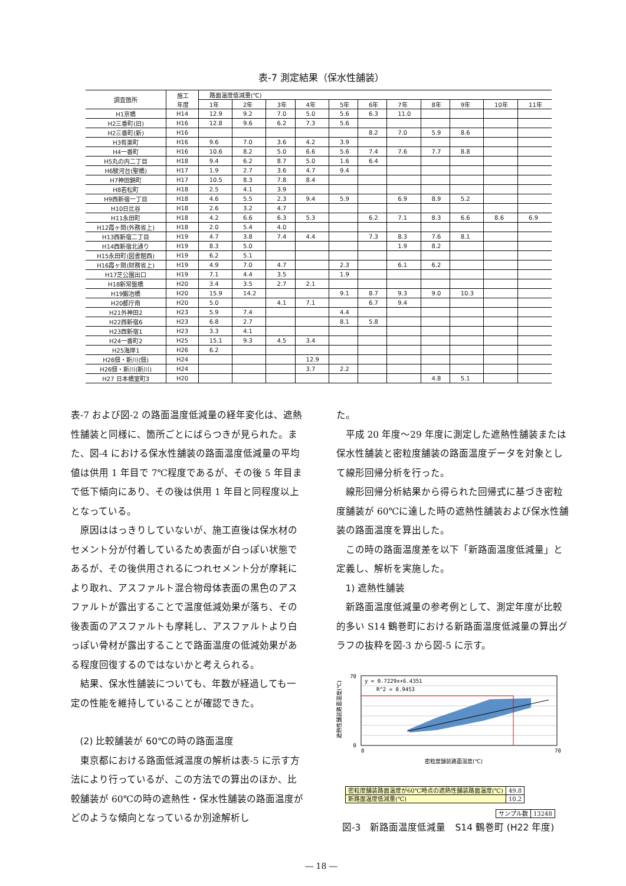表-7 測定結果（保水性舗装）
| 調査箇所 | 施工 年度 | 路面温度低減量(℃) | | | | | | | | | | |
| --- | --- | --- | --- | --- | --- | --- | --- | --- | --- | --- | --- | --- |
| | | 1年 | 2年 | 3年 | 4年 | 5年 | 6年 | 7年 | 8年 | 9年 | 10年 | 11年 |
| H1京橋 | H14 | 12.9 | 9.2 | 7.0 | 5.0 | 5.6 | 6.3 | 11.0 | | | | |
| H2三番町(旧) | H16 | 12.8 | 9.6 | 6.2 | 7.3 | 5.6 | | | | | | |
| H2三番町(新) | H16 | | | | | | 8.2 | 7.0 | 5.9 | 8.6 | | |
| H3有楽町 | H16 | 9.6 | 7.0 | 3.6 | 4.2 | 3.9 | | | | | | |
| H4一番町 | H16 | 10.6 | 8.2 | 5.0 | 6.6 | 5.6 | 7.4 | 7.6 | 7.7 | 8.8 | | |
| H5丸の内二丁目 | H18 | 9.4 | 6.2 | 8.7 | 5.0 | 1.6 | 6.4 | | | | | |
| H6駿河台(聖橋) | H17 | 1.9 | 2.7 | 3.6 | 4.7 | 9.4 | | | | | | |
| H7神田錦町 | H17 | 10.5 | 8.3 | 7.8 | 8.4 | | | | | | | |
| H8若松町 | H18 | 2.5 | 4.1 | 3.9 | | | | | | | | |
| H9西新宿一丁目 | H18 | 4.6 | 5.5 | 2.3 | 9.4 | 5.9 | | 6.9 | 8.9 | 5.2 | | |
| H10日比谷 | H18 | 2.6 | 3.2 | 4.7 | | | | | | | | |
| H11永田町 | H18 | 4.2 | 6.6 | 6.3 | 5.3 | | 6.2 | 7.1 | 8.3 | 6.6 | 8.6 | 6.9 |
| H12霞ヶ関(外務省上) | H18 | 2.0 | 5.4 | 4.0 | | | | | | | | |
| H13西新宿二丁目 | H19 | 4.7 | 3.8 | 7.4 | 4.4 | | 7.3 | 8.3 | 7.6 | 8.1 | | |
| H14西新宿北通り | H19 | 8.3 | 5.0 | | | | | 1.9 | 8.2 | | | |
| H15永田町(図書館西) | H19 | 6.2 | 5.1 | | | | | | | | | |
| H16霞ヶ関(財務省上) | H19 | 4.9 | 7.0 | 4.7 | | 2.3 | | 6.1 | 6.2 | | | |
| H17芝公園出口 | H19 | 7.1 | 4.4 | 3.5 | | 1.9 | | | | | | |
| H18新常盤橋 | H20 | 3.4 | 3.5 | 2.7 | 2.1 | | | | | | | |
| H19鍛冶橋 | H20 | 15.9 | 14.2 | | | 9.1 | 8.7 | 9.3 | 9.0 | 10.3 | | |
| H20都庁南 | H20 | 5.0 | | 4.1 | 7.1 | | 6.7 | 9.4 | | | | |
| H21外神田2 | H23 | 5.9 | 7.4 | | | 4.4 | | | | | | |
| H22西新宿6 | H23 | 6.8 | 2.7 | | | 8.1 | 5.8 | | | | | |
| H23西新宿1 | H23 | 3.3 | 4.1 | | | | | | | | | |
| H24一番町2 | H25 | 15.1 | 9.3 | 4.5 | 3.4 | | | | | | | |
| H25海岸1 | H26 | 6.2 | | | | | | | | | | |
| H26佃・新川(佃) | H24 | | | | 12.9 | | | | | | | |
| H26佃・新川(新川) | H24 | | | | 3.7 | 2.2 | | | | | | |
| H27 日本橋室町3 | H20 | | | | | | | | 4.8 | 5.1 | | |
表-7 および図-2 の路面温度低減量の経年変化は、遮熱性舗装と同様に、箇所ごとにばらつきが見られた。また、図-4 における保水性舗装の路面温度低減量の平均値は供用 1 年目で 7℃程度であるが、その後 5 年目まで低下傾向にあり、その後は供用 1 年目と同程度以上となっている。
原因ははっきりしていないが、施工直後は保水材のセメント分が付着しているため表面が白っぽい状態であるが、その後供用されるにつれセメント分が摩耗により取れ、アスファルト混合物母体表面の黒色のアスファルトが露出することで温度低減効果が落ち、その後表面のアスファルトも摩耗し、アスファルトより白っぽい骨材が露出することで路面温度の低減効果がある程度回復するのではないかと考えられる。
結果、保水性舗装についても、年数が経過しても一定の性能を維持していることが確認できた。
(2) 比較舗装が 60℃の時の路面温度
東京都における路面低減温度の解析は表-5 に示す方法により行っているが、この方法での算出のほか、比較舗装が 60℃の時の遮熱性・保水性舗装の路面温度がどのような傾向となっているか別途解析し
た。
平成 20 年度～29 年度に測定した遮熱性舗装または保水性舗装と密粒度舗装の路面温度データを対象として線形回帰分析を行った。
線形回帰分析結果から得られた回帰式に基づき密粒度舗装が 60℃に達した時の遮熱性舗装および保水性舗装の路面温度を算出した。
この時の路面温度差を以下「新路面温度低減量」と定義し、解析を実施した。
1) 遮熱性舗装
新路面温度低減量の参考例として、測定年度が比較的多い S14 鶴巻町における新路面温度低減量の算出グラフの抜粋を図-3 から図-5 に示す。
y = 0.7229x+6.4351
R^2 = 0.9453
70
0
0
70
密粒度舗装路面温度(℃)
遮熱性舗装路面温度(℃)
| 密粒度舗装路面温度が60℃時点の遮熱性舗装路面温度(℃) | 49.8 |
| 新路面温度低減量(℃) | 10.2 |
| サンプル数 | 13248 |
図-3　新路面温度低減量　S14 鶴巻町 (H22 年度)
― 18 ―